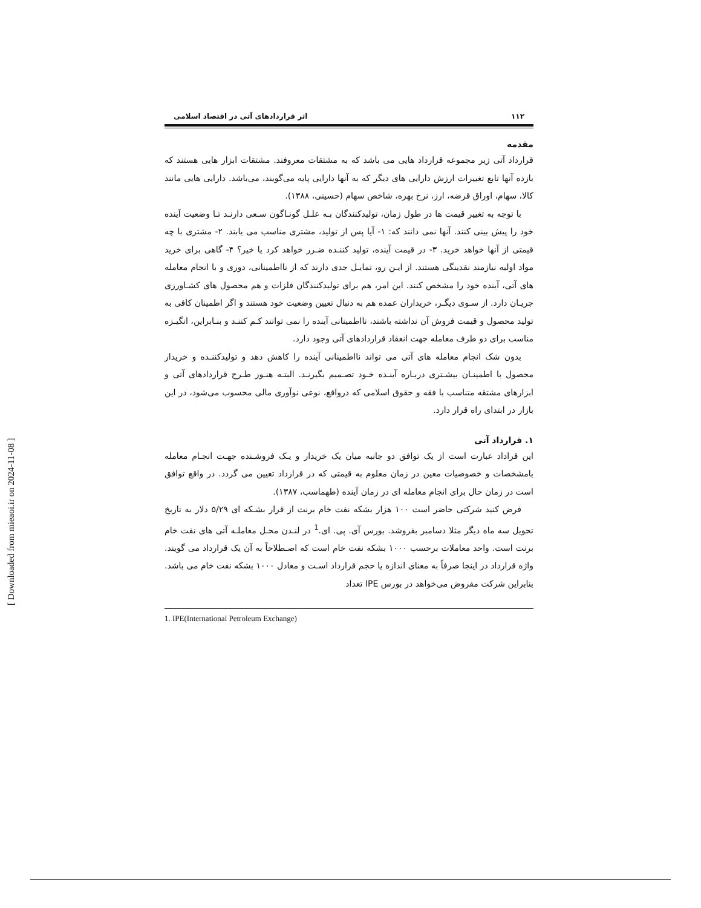١١٢ اثر قراردادهای آتی در اقتصاد اسلامی
مقدمه
قرارداد آتی زیر مجموعه قرارداد هایی می باشد که به مشتقات معروفند. مشتقات ابزار هایی هستند که بازده آنها تابع تغییرات ارزش دارایی های دیگر که به آنها دارایی پایه می‌گویند، می‌باشد. دارایی هایی مانند کالا، سهام، اوراق قرضه، ارز، نرخ بهره، شاخص سهام (حسینی، ١٣٨٨).
با توجه به تغییر قیمت ها در طول زمان، تولیدکنندگان بـه علـل گونـاگون سـعی دارنـد تـا وضعیت آینده خود را پیش بینی کنند. آنها نمی دانند که: ١- آیا پس از تولید، مشتری مناسب می یابند. ٢- مشتری با چه قیمتی از آنها خواهد خرید. ٣- در قیمت آینده، تولید کننـده ضـرر خواهد کرد یا خیر؟ ۴- گاهی برای خرید مواد اولیه نیازمند نقدینگی هستند. از ایـن رو، تمایـل جدی دارند که از نااطمینانی، دوری و با انجام معامله های آتی، آینده خود را مشخص کنند. این امر، هم برای تولیدکنندگان فلزات و هم محصول های کشـاورزی جریـان دارد. از سـوی دیگـر، خریداران عمده هم به دنبال تعیین وضعیت خود هستند و اگر اطمینان کافی به تولید محصول و قیمت فروش آن نداشته باشند، نااطمینانی آینده را نمی توانند کـم کننـد و بنـابراین، انگیـزه مناسب برای دو طرف معامله جهت انعقاد قراردادهای آتی وجود دارد.
بدون شک انجام معامله های آتی می تواند نااطمینانی آینده را کاهش دهد و تولیدکننـده و خریدار محصول با اطمینـان بیشـتری دربـاره آینـده خـود تصـمیم بگیرنـد. البتـه هنـوز طـرح قراردادهای آتی و ابزارهای مشتقه متناسب با فقه و حقوق اسلامی که درواقع، نوعی نوآوری مالی محسوب می‌شود، در این بازار در ابتدای راه قرار دارد.
١. قرارداد آتی
این قراداد عبارت است از یک توافق دو جانبه میان یک خریدار و یـک فروشـنده جهـت انجـام معامله بامشخصات و خصوصیات معین در زمان معلوم به قیمتی که در قرارداد تعیین می گردد. در واقع توافق است در زمان حال برای انجام معامله ای در زمان آینده (طهماسب، ١٣٨٧).
فرض کنید شرکتی حاضر است ١٠٠ هزار بشکه نفت خام برنت از قرار بشـکه ای ۵/٢٩ دلار به تاریخ تحویل سه ماه دیگر مثلا دسامبر بفروشد. بورس آی. پی. ای.<sup>1</sup> در لنـدن محـل معاملـه آتی های نفت خام برنت است. واحد معاملات برحسب ١٠٠٠ بشکه نفت خام است که اصـطلاحاً به آن یک قرارداد می گویند. واژه قرارداد در اینجا صرفاً به معنای اندازه یا حجم قرارداد اسـت و معادل ١٠٠٠ بشکه نفت خام می باشد. بنابراین شرکت مفروض می‌خواهد در بورس IPE تعداد
1. IPE(International Petroleum Exchange)
[ Downloaded from mieaoi.ir on 2024-11-08 ]